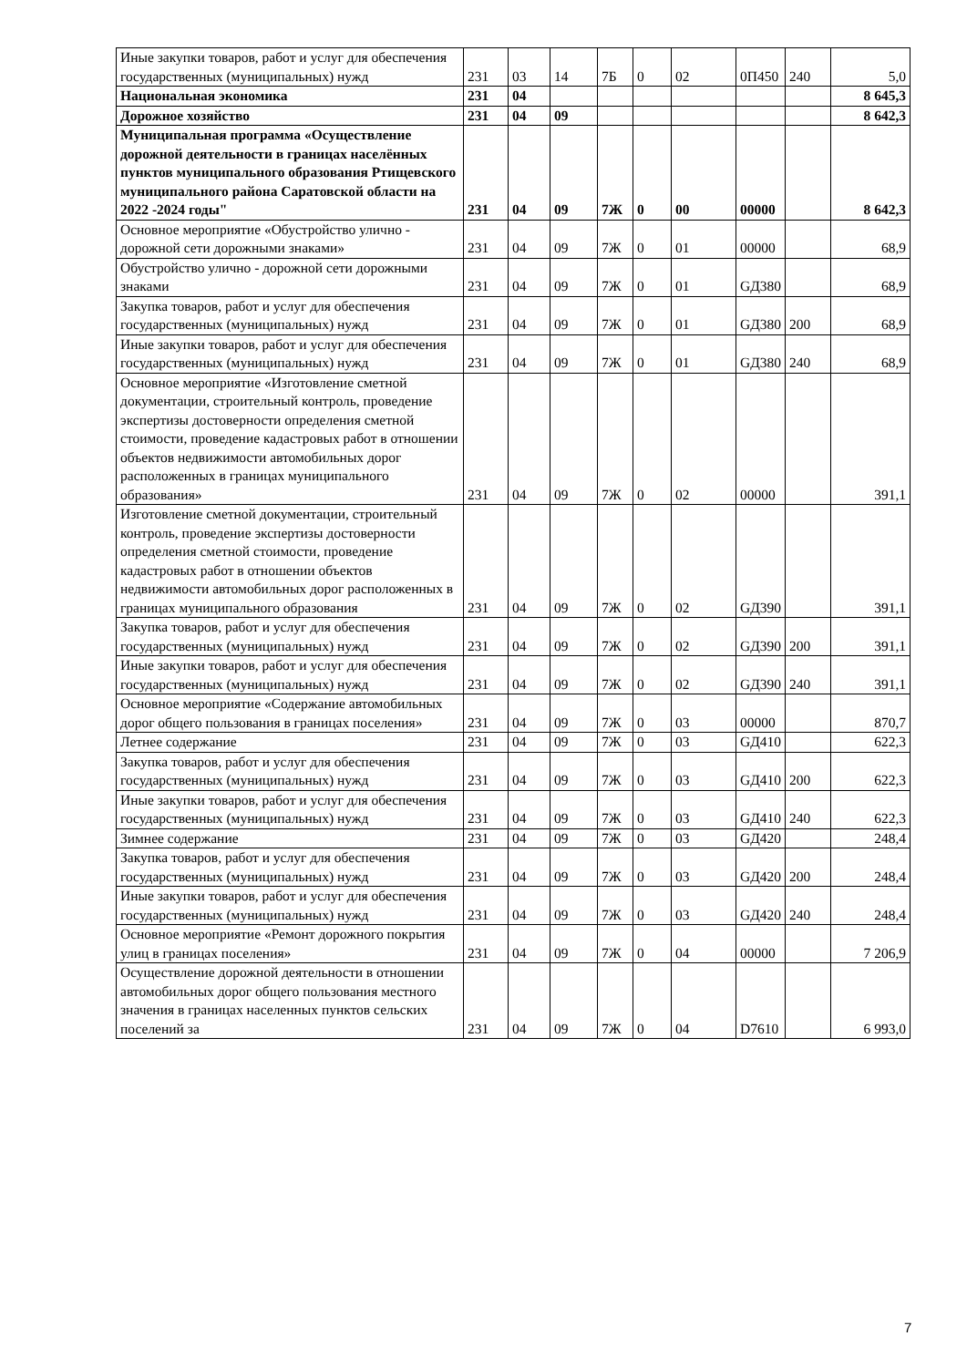| Иные закупки товаров, работ и услуг для обеспечения государственных (муниципальных) нужд | 231 | 03 | 14 | 7Б | 0 | 02 | 0П450 | 240 | 5,0 |
| Национальная экономика | 231 | 04 | | | | | | | 8 645,3 |
| Дорожное хозяйство | 231 | 04 | 09 | | | | | | 8 642,3 |
| Муниципальная программа «Осуществление дорожной деятельности в границах населённых пунктов муниципального образования Ртищевского муниципального района Саратовской области на 2022 -2024 годы" | 231 | 04 | 09 | 7Ж | 0 | 00 | 00000 | | 8 642,3 |
| Основное мероприятие «Обустройство улично - дорожной сети дорожными знаками» | 231 | 04 | 09 | 7Ж | 0 | 01 | 00000 | | 68,9 |
| Обустройство улично - дорожной сети дорожными знаками | 231 | 04 | 09 | 7Ж | 0 | 01 | GД380 | | 68,9 |
| Закупка товаров, работ и услуг для обеспечения государственных (муниципальных) нужд | 231 | 04 | 09 | 7Ж | 0 | 01 | GД380 | 200 | 68,9 |
| Иные закупки товаров, работ и услуг для обеспечения государственных (муниципальных) нужд | 231 | 04 | 09 | 7Ж | 0 | 01 | GД380 | 240 | 68,9 |
| Основное мероприятие «Изготовление сметной документации, строительный контроль, проведение экспертизы достоверности определения сметной стоимости, проведение кадастровых работ в отношении объектов недвижимости автомобильных дорог расположенных в границах муниципального образования» | 231 | 04 | 09 | 7Ж | 0 | 02 | 00000 | | 391,1 |
| Изготовление сметной документации, строительный контроль, проведение экспертизы достоверности определения сметной стоимости, проведение кадастровых работ в отношении объектов недвижимости автомобильных дорог расположенных в границах муниципального образования | 231 | 04 | 09 | 7Ж | 0 | 02 | GД390 | | 391,1 |
| Закупка товаров, работ и услуг для обеспечения государственных (муниципальных) нужд | 231 | 04 | 09 | 7Ж | 0 | 02 | GД390 | 200 | 391,1 |
| Иные закупки товаров, работ и услуг для обеспечения государственных (муниципальных) нужд | 231 | 04 | 09 | 7Ж | 0 | 02 | GД390 | 240 | 391,1 |
| Основное мероприятие «Содержание автомобильных дорог общего пользования в границах поселения» | 231 | 04 | 09 | 7Ж | 0 | 03 | 00000 | | 870,7 |
| Летнее содержание | 231 | 04 | 09 | 7Ж | 0 | 03 | GД410 | | 622,3 |
| Закупка товаров, работ и услуг для обеспечения государственных (муниципальных) нужд | 231 | 04 | 09 | 7Ж | 0 | 03 | GД410 | 200 | 622,3 |
| Иные закупки товаров, работ и услуг для обеспечения государственных (муниципальных) нужд | 231 | 04 | 09 | 7Ж | 0 | 03 | GД410 | 240 | 622,3 |
| Зимнее содержание | 231 | 04 | 09 | 7Ж | 0 | 03 | GД420 | | 248,4 |
| Закупка товаров, работ и услуг для обеспечения государственных (муниципальных) нужд | 231 | 04 | 09 | 7Ж | 0 | 03 | GД420 | 200 | 248,4 |
| Иные закупки товаров, работ и услуг для обеспечения государственных (муниципальных) нужд | 231 | 04 | 09 | 7Ж | 0 | 03 | GД420 | 240 | 248,4 |
| Основное мероприятие «Ремонт дорожного покрытия улиц в границах поселения» | 231 | 04 | 09 | 7Ж | 0 | 04 | 00000 | | 7 206,9 |
| Осуществление дорожной деятельности в отношении автомобильных дорог общего пользования местного значения в границах населенных пунктов сельских поселений за | 231 | 04 | 09 | 7Ж | 0 | 04 | D7610 | | 6 993,0 |
7